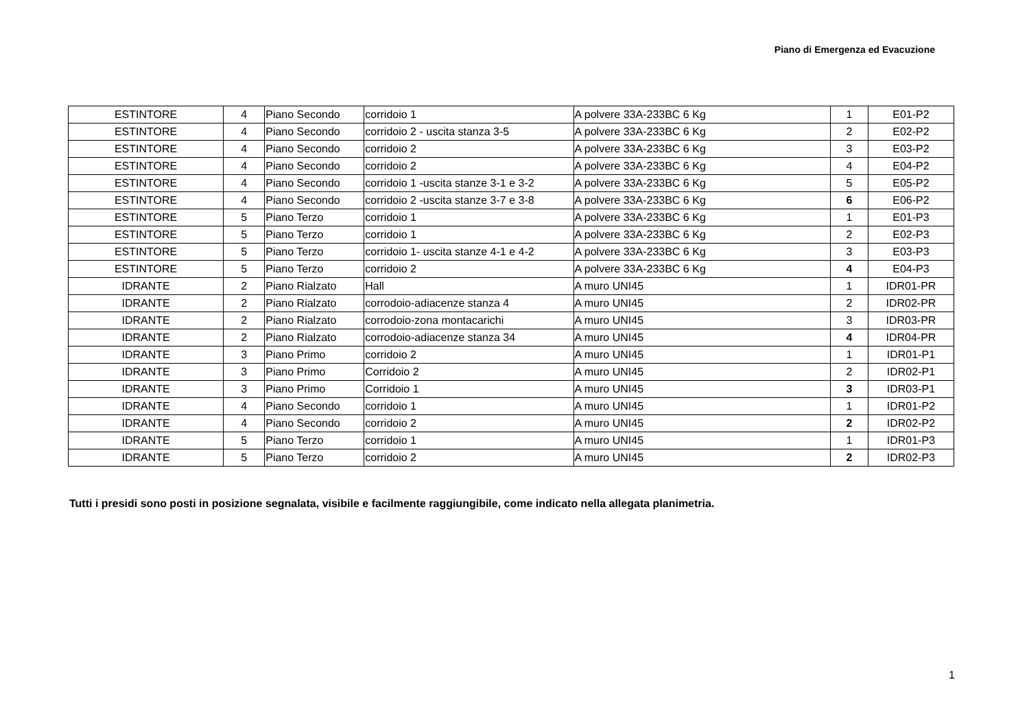Piano di Emergenza ed Evacuzione
| ESTINTORE | 4 | Piano Secondo | corridoio 1 | A polvere 33A-233BC 6 Kg | 1 | E01-P2 |
| ESTINTORE | 4 | Piano Secondo | corridoio 2 - uscita stanza 3-5 | A polvere 33A-233BC 6 Kg | 2 | E02-P2 |
| ESTINTORE | 4 | Piano Secondo | corridoio 2 | A polvere 33A-233BC 6 Kg | 3 | E03-P2 |
| ESTINTORE | 4 | Piano Secondo | corridoio 2 | A polvere 33A-233BC 6 Kg | 4 | E04-P2 |
| ESTINTORE | 4 | Piano Secondo | corridoio 1 -uscita stanze 3-1 e 3-2 | A polvere 33A-233BC 6 Kg | 5 | E05-P2 |
| ESTINTORE | 4 | Piano Secondo | corridoio 2 -uscita stanze 3-7 e 3-8 | A polvere 33A-233BC 6 Kg | 6 | E06-P2 |
| ESTINTORE | 5 | Piano Terzo | corridoio 1 | A polvere 33A-233BC 6 Kg | 1 | E01-P3 |
| ESTINTORE | 5 | Piano Terzo | corridoio 1 | A polvere 33A-233BC 6 Kg | 2 | E02-P3 |
| ESTINTORE | 5 | Piano Terzo | corridoio 1- uscita stanze 4-1 e 4-2 | A polvere 33A-233BC 6 Kg | 3 | E03-P3 |
| ESTINTORE | 5 | Piano Terzo | corridoio 2 | A polvere 33A-233BC 6 Kg | 4 | E04-P3 |
| IDRANTE | 2 | Piano Rialzato | Hall | A muro UNI45 | 1 | IDR01-PR |
| IDRANTE | 2 | Piano Rialzato | corrodoio-adiacenze stanza 4 | A muro UNI45 | 2 | IDR02-PR |
| IDRANTE | 2 | Piano Rialzato | corrodoio-zona montacarichi | A muro UNI45 | 3 | IDR03-PR |
| IDRANTE | 2 | Piano Rialzato | corrodoio-adiacenze stanza 34 | A muro UNI45 | 4 | IDR04-PR |
| IDRANTE | 3 | Piano Primo | corridoio 2 | A muro UNI45 | 1 | IDR01-P1 |
| IDRANTE | 3 | Piano Primo | Corridoio 2 | A muro UNI45 | 2 | IDR02-P1 |
| IDRANTE | 3 | Piano Primo | Corridoio 1 | A muro UNI45 | 3 | IDR03-P1 |
| IDRANTE | 4 | Piano Secondo | corridoio 1 | A muro UNI45 | 1 | IDR01-P2 |
| IDRANTE | 4 | Piano Secondo | corridoio 2 | A muro UNI45 | 2 | IDR02-P2 |
| IDRANTE | 5 | Piano Terzo | corridoio 1 | A muro UNI45 | 1 | IDR01-P3 |
| IDRANTE | 5 | Piano Terzo | corridoio 2 | A muro UNI45 | 2 | IDR02-P3 |
Tutti i presidi sono posti in posizione segnalata, visibile e facilmente raggiungibile, come indicato nella allegata planimetria.
1